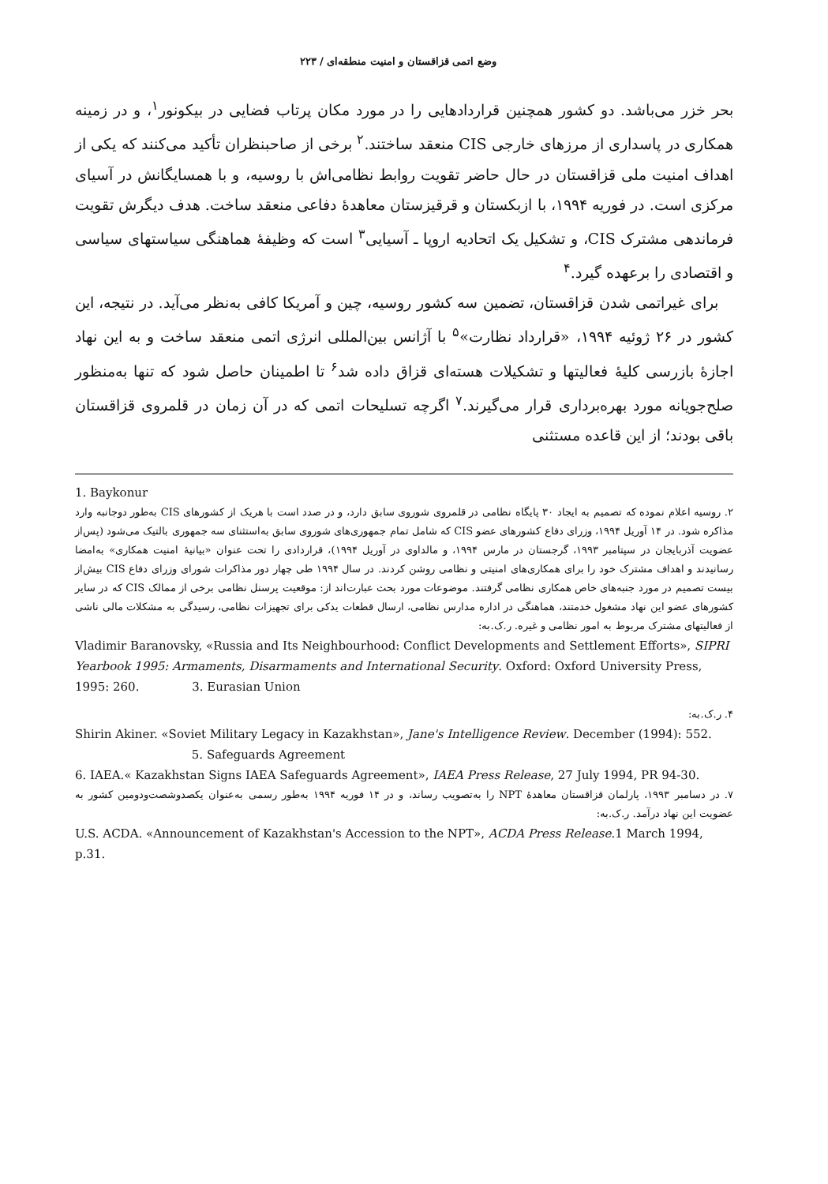وضع اتمی قزاقستان و امنیت منطقه‌ای / ۲۲۳
بحر خزر می‌باشد. دو کشور همچنین قراردادهایی را در مورد مکان پرتاب فضایی در بیکونور<sup>۱</sup>، و در زمینه همکاری در پاسداری از مرزهای خارجی CIS منعقد ساختند.<sup>۲</sup> برخی از صاحبنظران تأکید می‌کنند که یکی از اهداف امنیت ملی قزاقستان در حال حاضر تقویت روابط نظامی‌اش با روسیه، و با همسایگانش در آسیای مرکزی است. در فوریه ۱۹۹۴، با ازبکستان و قرقیزستان معاهدهٔ دفاعی منعقد ساخت. هدف دیگرش تقویت فرماندهی مشترک CIS، و تشکیل یک اتحادیه اروپا ـ آسیایی<sup>۳</sup> است که وظیفهٔ هماهنگی سیاستهای سیاسی و اقتصادی را برعهده گیرد.<sup>۴</sup>
برای غیراتمی شدن قزاقستان، تضمین سه کشور روسیه، چین و آمریکا کافی به‌نظر می‌آید. در نتیجه، این کشور در ۲۶ ژوئیه ۱۹۹۴، «قرارداد نظارت»<sup>۵</sup> با آژانس بین‌المللی انرژی اتمی منعقد ساخت و به این نهاد اجازهٔ بازرسی کلیهٔ فعالیتها و تشکیلات هسته‌ای قزاق داده شد<sup>۶</sup> تا اطمینان حاصل شود که تنها به‌منظور صلح‌جویانه مورد بهره‌برداری قرار می‌گیرند.<sup>۷</sup> اگرچه تسلیحات اتمی که در آن زمان در قلمروی قزاقستان باقی بودند؛ از این قاعده مستثنی
1. Baykonur
۲. روسیه اعلام نموده که تصمیم به ایجاد ۳۰ پایگاه نظامی در قلمروی شوروی سابق دارد، و در صدد است با هریک از کشورهای CIS به‌طور دوجانبه وارد مذاکره شود. در ۱۴ آوریل ۱۹۹۴، وزرای دفاع کشورهای عضو CIS که شامل تمام جمهوری‌های شوروی سابق به‌استثنای سه جمهوری بالتیک می‌شود (پس‌از عضویت آذربایجان در سپتامبر ۱۹۹۳، گرجستان در مارس ۱۹۹۴، و مالداوی در آوریل ۱۹۹۴)، قراردادی را تحت عنوان «بیانیهٔ امنیت همکاری» به‌امضا رسانیدند و اهداف مشترک خود را برای همکاری‌های امنیتی و نظامی روشن کردند. در سال ۱۹۹۴ طی چهار دور مذاکرات شورای وزرای دفاع CIS بیش‌از بیست تصمیم در مورد جنبه‌های خاص همکاری نظامی گرفتند. موضوعات مورد بحث عبارت‌اند از: موقعیت پرسنل نظامی برخی از ممالک CIS که در سایر کشورهای عضو این نهاد مشغول خدمتند، هماهنگی در اداره مدارس نظامی، ارسال قطعات یدکی برای تجهیزات نظامی، رسیدگی به مشکلات مالی ناشی از فعالیتهای مشترک مربوط به امور نظامی و غیره. ر.ک.به:
Vladimir Baranovsky, «Russia and Its Neighbourhood: Conflict Developments and Settlement Efforts», SIPRI Yearbook 1995: Armaments, Disarmaments and International Security. Oxford: Oxford University Press, 1995: 260. 3. Eurasian Union
۴. ر.ک.به:
Shirin Akiner. «Soviet Military Legacy in Kazakhstan», Jane's Intelligence Review. December (1994): 552. 5. Safeguards Agreement
6. IAEA.« Kazakhstan Signs IAEA Safeguards Agreement», IAEA Press Release, 27 July 1994, PR 94-30.
۷. در دسامبر ۱۹۹۳، پارلمان قزاقستان معاهدهٔ NPT را به‌تصویب رساند، و در ۱۴ فوریه ۱۹۹۴ به‌طور رسمی به‌عنوان یکصدوشصت‌ودومین کشور به عضویت این نهاد درآمد. ر.ک.به:
U.S. ACDA. «Announcement of Kazakhstan's Accession to the NPT», ACDA Press Release.1 March 1994, p.31.